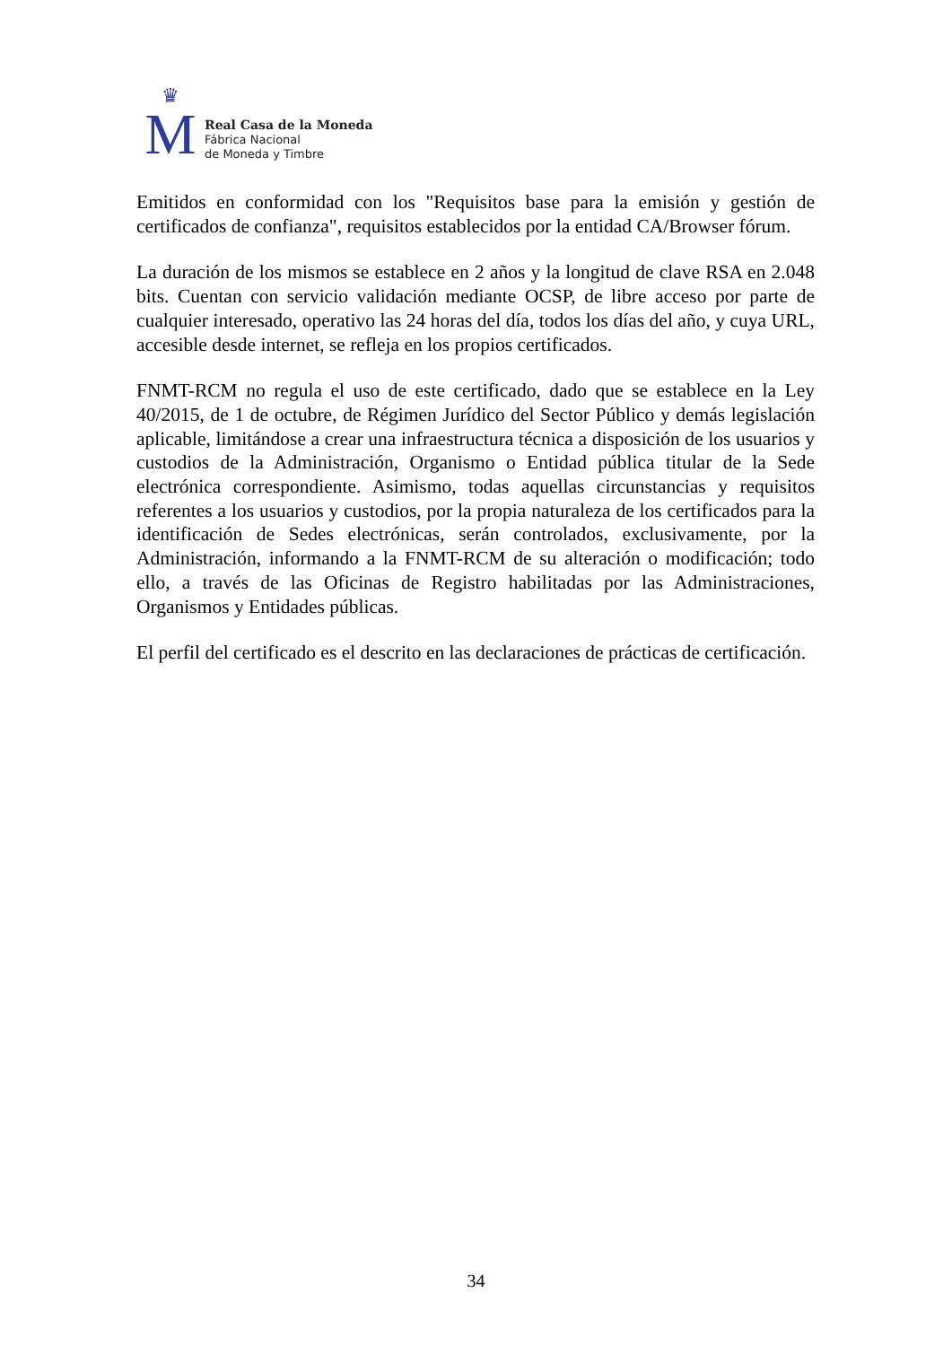♛
M
Real Casa de la Moneda
Fábrica Nacional
de Moneda y Timbre
Emitidos en conformidad con los "Requisitos base para la emisión y gestión de certificados de confianza", requisitos establecidos por la entidad CA/Browser fórum.
La duración de los mismos se establece en 2 años y la longitud de clave RSA en 2.048 bits. Cuentan con servicio validación mediante OCSP, de libre acceso por parte de cualquier interesado, operativo las 24 horas del día, todos los días del año, y cuya URL, accesible desde internet, se refleja en los propios certificados.
FNMT-RCM no regula el uso de este certificado, dado que se establece en la Ley 40/2015, de 1 de octubre, de Régimen Jurídico del Sector Público y demás legislación aplicable, limitándose a crear una infraestructura técnica a disposición de los usuarios y custodios de la Administración, Organismo o Entidad pública titular de la Sede electrónica correspondiente. Asimismo, todas aquellas circunstancias y requisitos referentes a los usuarios y custodios, por la propia naturaleza de los certificados para la identificación de Sedes electrónicas, serán controlados, exclusivamente, por la Administración, informando a la FNMT-RCM de su alteración o modificación; todo ello, a través de las Oficinas de Registro habilitadas por las Administraciones, Organismos y Entidades públicas.
El perfil del certificado es el descrito en las declaraciones de prácticas de certificación.
34